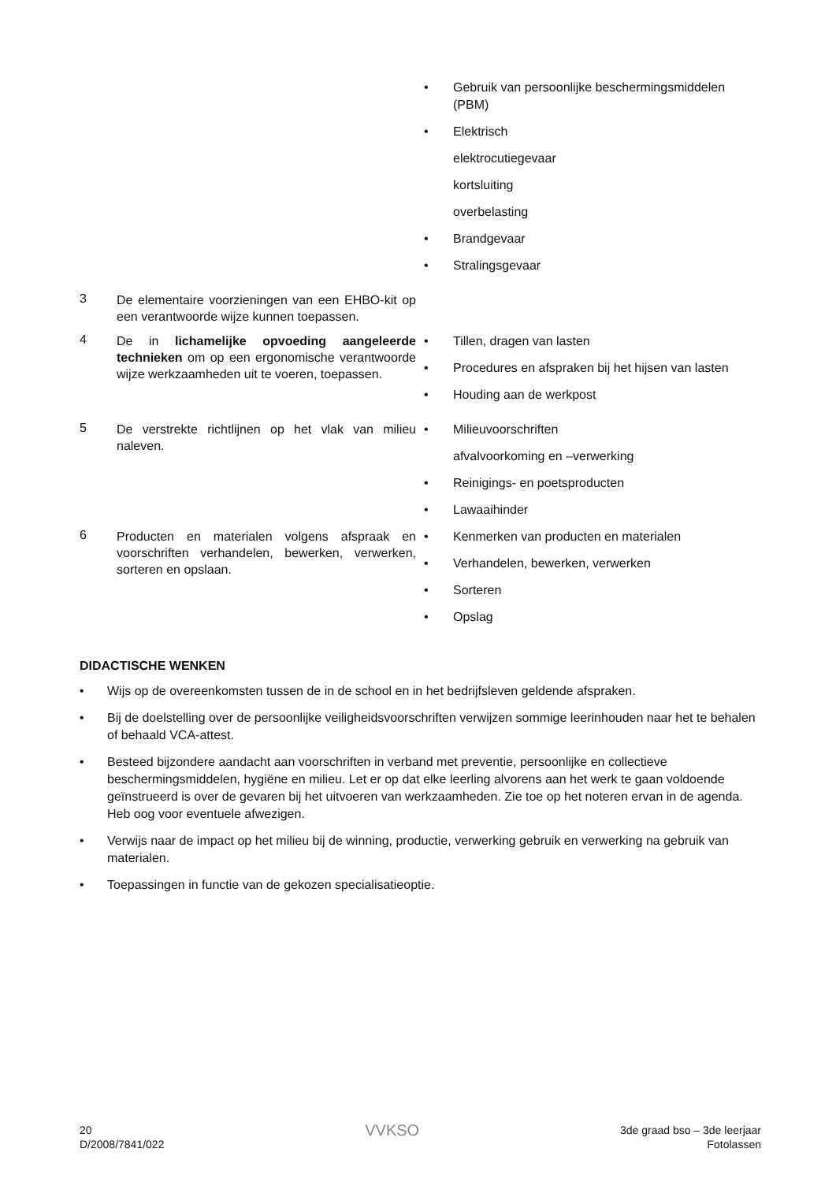| | | Gebruik van persoonlijke beschermingsmiddelen (PBM) Elektrisch elektrocutiegevaar kortsluiting overbelasting Brandgevaar Stralingsgevaar |
| 3 | De elementaire voorzieningen van een EHBO-kit op een verantwoorde wijze kunnen toepassen. | |
| 4 | De in lichamelijke opvoeding aangeleerde technieken om op een ergonomische verantwoorde wijze werkzaamheden uit te voeren, toepassen. | Tillen, dragen van lasten Procedures en afspraken bij het hijsen van lasten Houding aan de werkpost |
| 5 | De verstrekte richtlijnen op het vlak van milieu naleven. | Milieuvoorschriften afvalvoorkoming en –verwerking Reinigings- en poetsproducten Lawaaihinder |
| 6 | Producten en materialen volgens afspraak en voorschriften verhandelen, bewerken, verwerken, sorteren en opslaan. | Kenmerken van producten en materialen Verhandelen, bewerken, verwerken Sorteren Opslag |
DIDACTISCHE WENKEN
Wijs op de overeenkomsten tussen de in de school en in het bedrijfsleven geldende afspraken.
Bij de doelstelling over de persoonlijke veiligheidsvoorschriften verwijzen sommige leerinhouden naar het te behalen of behaald VCA-attest.
Besteed bijzondere aandacht aan voorschriften in verband met preventie, persoonlijke en collectieve beschermingsmiddelen, hygiëne en milieu. Let er op dat elke leerling alvorens aan het werk te gaan voldoende geïnstrueerd is over de gevaren bij het uitvoeren van werkzaamheden. Zie toe op het noteren ervan in de agenda. Heb oog voor eventuele afwezigen.
Verwijs naar de impact op het milieu bij de winning, productie, verwerking gebruik en verwerking na gebruik van materialen.
Toepassingen in functie van de gekozen specialisatieoptie.
20
D/2008/7841/022
VVKSO
3de graad bso – 3de leerjaar
Fotolassen